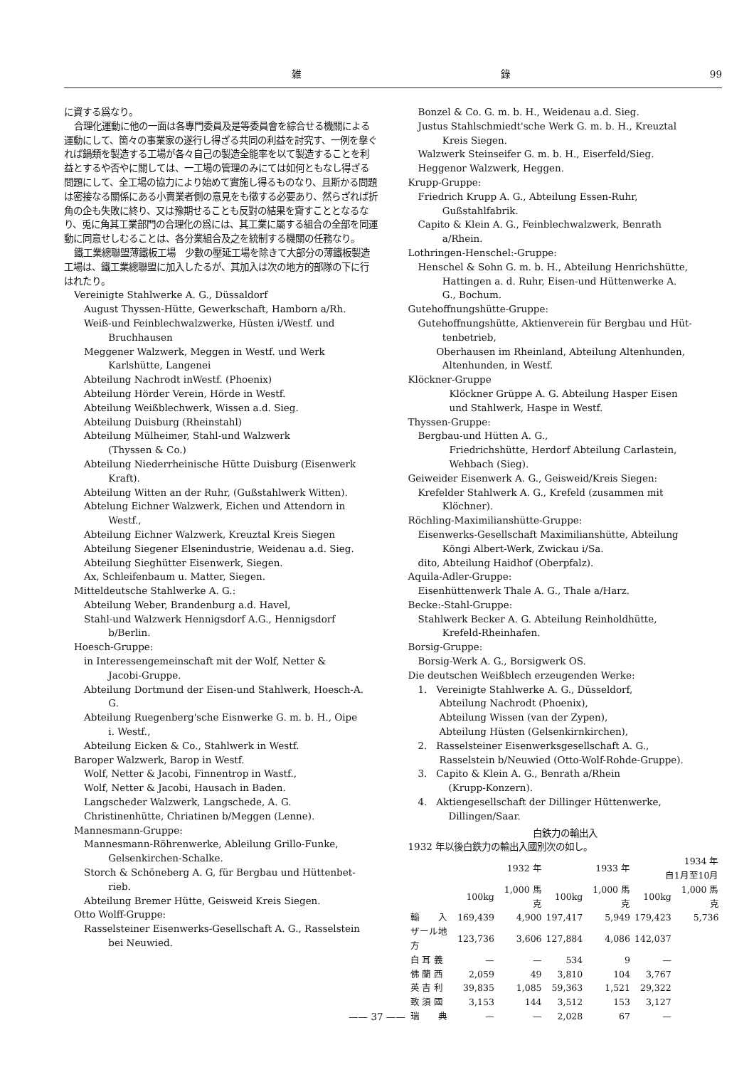雑 錄 99
に資する爲なり。
合理化運動に他の一面は各專門委員及是等委員會を綜合せる機關による運動にして、箇々の事業家の遂行し得ざる共同の利益を討究す、一例を擧ぐれば鍋類を製造する工場が各々自己の製造全能率を以て製造することを利益とするや否やに關しては、一工場の管理のみにては如何ともなし得ざる問題にして、全工場の協力により始めて實施し得るものなり、且斯かる問題は密接なる關係にある小賣業者側の意見をも徵する必要あり、然らざれば折角の企も失敗に終り、又は豫期せることも反對の結果を齎すこととなるなり、兎に角其工業部門の合理化の爲には、其工業に屬する組合の全部を同運動に同意せしむることは、各分業組合及之を統制する機關の任務なり。
鐵工業總聯盟薄鐵板工場　少數の壓延工場を除きて大部分の薄鐵板製造工場は、鐵工業總聯盟に加入したるが、其加入は次の地方的部隊の下に行はれたり。
Vereinigte Stahlwerke A. G., Düssaldorf
August Thyssen-Hütte, Gewerkschaft, Hamborn a/Rh.
Weiß-und Feinblechwalzwerke, Hüsten i/Westf. und
Bruchhausen
Meggener Walzwerk, Meggen in Westf. und Werk
Karlshütte, Langenei
Abteilung Nachrodt inWestf. (Phoenix)
Abteilung Hörder Verein, Hörde in Westf.
Abteilung Weißblechwerk, Wissen a.d. Sieg.
Abteilung Duisburg (Rheinstahl)
Abteilung Mülheimer, Stahl-und Walzwerk
(Thyssen & Co.)
Abteilung Niederrheinische Hütte Duisburg (Eisenwerk
Kraft).
Abteilung Witten an der Ruhr, (Gußstahlwerk Witten).
Abtelung Eichner Walzwerk, Eichen und Attendorn in
Westf.,
Abteilung Eichner Walzwerk, Kreuztal Kreis Siegen
Abteilung Siegener Elsenindustrie, Weidenau a.d. Sieg.
Abteilung Sieghütter Eisenwerk, Siegen.
Ax, Schleifenbaum u. Matter, Siegen.
Mitteldeutsche Stahlwerke A. G.:
Abteilung Weber, Brandenburg a.d. Havel,
Stahl-und Walzwerk Hennigsdorf A.G., Hennigsdorf
b/Berlin.
Hoesch-Gruppe:
in Interessengemeinschaft mit der Wolf, Netter &
Jacobi-Gruppe.
Abteilung Dortmund der Eisen-und Stahlwerk, Hoesch-A.
G.
Abteilung Ruegenberg'sche Eisnwerke G. m. b. H., Oipe
i. Westf.,
Abteilung Eicken & Co., Stahlwerk in Westf.
Baroper Walzwerk, Barop in Westf.
Wolf, Netter & Jacobi, Finnentrop in Wastf.,
Wolf, Netter & Jacobi, Hausach in Baden.
Langscheder Walzwerk, Langschede, A. G.
Christinenhütte, Chriatinen b/Meggen (Lenne).
Mannesmann-Gruppe:
Mannesmann-Röhrenwerke, Ableilung Grillo-Funke,
Gelsenkirchen-Schalke.
Storch & Schöneberg A. G, für Bergbau und Hüttenbet-
rieb.
Abteilung Bremer Hütte, Geisweid Kreis Siegen.
Otto Wolff-Gruppe:
Rasselsteiner Eisenwerks-Gesellschaft A. G., Rasselstein
bei Neuwied.
Bonzel & Co. G. m. b. H., Weidenau a.d. Sieg.
Justus Stahlschmiedt'sche Werk G. m. b. H., Kreuztal
Kreis Siegen.
Walzwerk Steinseifer G. m. b. H., Eiserfeld/Sieg.
Heggenor Walzwerk, Heggen.
Krupp-Gruppe:
Friedrich Krupp A. G., Abteilung Essen-Ruhr,
Gußstahlfabrik.
Capito & Klein A. G., Feinblechwalzwerk, Benrath
a/Rhein.
Lothringen-Henschel:-Gruppe:
Henschel & Sohn G. m. b. H., Abteilung Henrichshütte,
Hattingen a. d. Ruhr, Eisen-und Hüttenwerke A.
G., Bochum.
Gutehoffnungshütte-Gruppe:
Gutehoffnungshütte, Aktienverein für Bergbau und Hüt-
tenbetrieb,
Oberhausen im Rheinland, Abteilung Altenhunden,
Altenhunden, in Westf.
Klöckner-Gruppe
Klöckner Grüppe A. G. Abteilung Hasper Eisen
und Stahlwerk, Haspe in Westf.
Thyssen-Gruppe:
Bergbau-und Hütten A. G.,
Friedrichshütte, Herdorf Abteilung Carlastein,
Wehbach (Sieg).
Geiweider Eisenwerk A. G., Geisweid/Kreis Siegen:
Krefelder Stahlwerk A. G., Krefeld (zusammen mit
Klöchner).
Röchling-Maximilianshütte-Gruppe:
Eisenwerks-Gesellschaft Maximilianshütte, Abteilung
Köngi Albert-Werk, Zwickau i/Sa.
dito, Abteilung Haidhof (Oberpfalz).
Aquila-Adler-Gruppe:
Eisenhüttenwerk Thale A. G., Thale a/Harz.
Becke:-Stahl-Gruppe:
Stahlwerk Becker A. G. Abteilung Reinholdhütte,
Krefeld-Rheinhafen.
Borsig-Gruppe:
Borsig-Werk A. G., Borsigwerk OS.
Die deutschen Weißblech erzeugenden Werke:
1. Vereinigte Stahlwerke A. G., Düsseldorf,
Abteilung Nachrodt (Phoenix),
Abteilung Wissen (van der Zypen),
Abteilung Hüsten (Gelsenkirnkirchen),
2. Rasselsteiner Eisenwerksgesellschaft A. G.,
Rasselstein b/Neuwied (Otto-Wolf-Rohde-Gruppe).
3. Capito & Klein A. G., Benrath a/Rhein
(Krupp-Konzern).
4. Aktiengesellschaft der Dillinger Hüttenwerke,
Dillingen/Saar.
白鉄力の輸出入
1932 年以後白鉄力の輸出入國別次の如し。
| | 1932 年 | | 1933 年 | | 1934 年 自1月至10月 | |
| --- | --- | --- | --- | --- | --- | --- |
| | 100kg | 1,000 馬克 | 100kg | 1,000 馬克 | 100kg | 1,000 馬克 |
| 輸 入 | 169,439 | 4,900 | 197,417 | 5,949 | 179,423 | 5,736 |
| ザール地方 | 123,736 | 3,606 | 127,884 | 4,086 | 142,037 | |
| 白 耳 義 | — | — | 534 | 9 | — | |
| 佛 蘭 西 | 2,059 | 49 | 3,810 | 104 | 3,767 | |
| 英 吉 利 | 39,835 | 1,085 | 59,363 | 1,521 | 29,322 | |
| 致 須 國 | 3,153 | 144 | 3,512 | 153 | 3,127 | |
| 瑞 典 | — | — | 2,028 | 67 | — | |
—— 37 ——